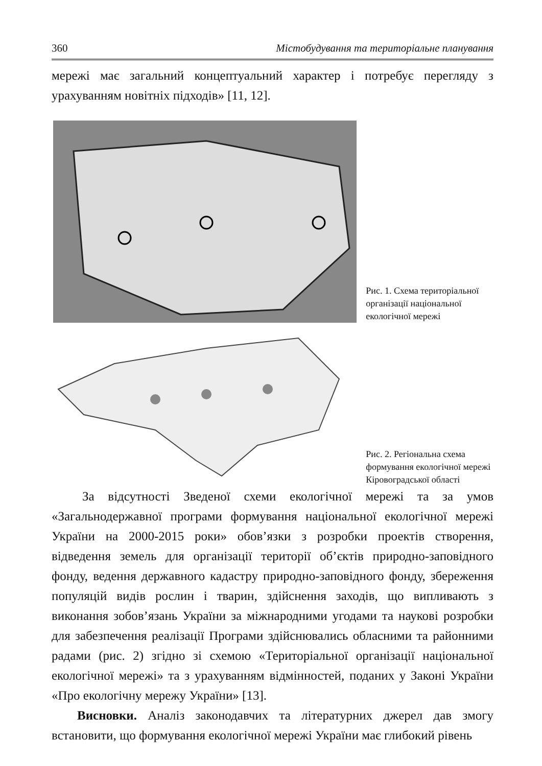360 Містобудування та територіальне планування
мережі має загальний концептуальний характер і потребує перегляду з урахуванням новітніх підходів» [11, 12].
Рис. 1. Схема територіальної організації національної екологічної мережі
Рис. 2. Регіональна схема формування екологічної мережі Кіровоградської області
За відсутності Зведеної схеми екологічної мережі та за умов «Загальнодержавної програми формування національної екологічної мережі України на 2000-2015 роки» обов’язки з розробки проектів створення, відведення земель для організації території об’єктів природно-заповідного фонду, ведення державного кадастру природно-заповідного фонду, збереження популяцій видів рослин і тварин, здійснення заходів, що випливають з виконання зобов’язань України за міжнародними угодами та наукові розробки для забезпечення реалізації Програми здійснювались обласними та районними радами (рис. 2) згідно зі схемою «Територіальної організації національної екологічної мережі» та з урахуванням відмінностей, поданих у Законі України «Про екологічну мережу України» [13].
Висновки. Аналіз законодавчих та літературних джерел дав змогу встановити, що формування екологічної мережі України має глибокий рівень